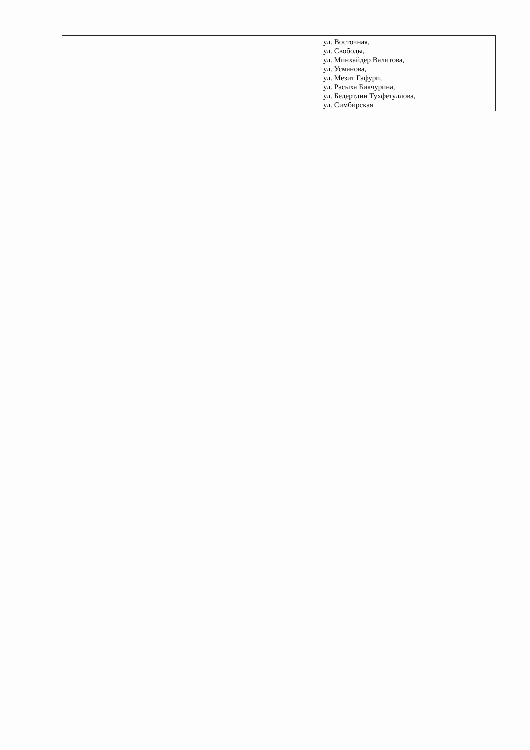| | | ул. Восточная, ул. Свободы, ул. Минхайдер Валитова, ул. Усманова, ул. Мезит Гафури, ул. Расыха Бикчурина, ул. Бедертдин Тухфетуллова, ул. Симбирская |